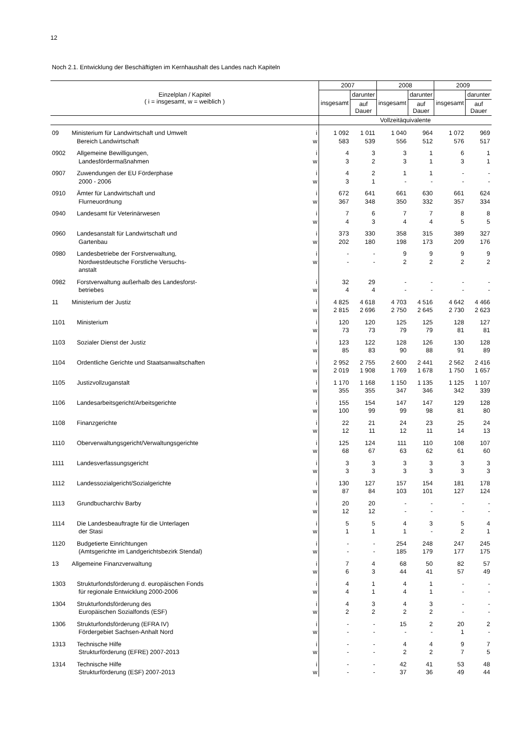12
Noch 2.1. Entwicklung der Beschäftigten im Kernhaushalt des Landes nach Kapiteln
| Einzelplan / Kapitel ( i = insgesamt, w = weiblich ) | | | 2007 | | 2008 | | 2009 | |
| --- | --- | --- | --- | --- | --- | --- | --- | --- |
| | | | insgesamt | darunter | insgesamt | darunter | insgesamt | darunter |
| | | | | auf Dauer | | auf Dauer | | auf Dauer |
| | | | Vollzeitäquivalente | | | | | |
| 09 | Ministerium für Landwirtschaft und Umwelt | i | 1 092 | 1 011 | 1 040 | 964 | 1 072 | 969 |
| | Bereich Landwirtschaft | w | 583 | 539 | 556 | 512 | 576 | 517 |
| 0902 | Allgemeine Bewilligungen, | i | 4 | 3 | 3 | 1 | 6 | 1 |
| | Landesfördermaßnahmen | w | 3 | 2 | 3 | 1 | 3 | 1 |
| 0907 | Zuwendungen der EU Förderphase | i | 4 | 2 | 1 | 1 | - | - |
| | 2000 - 2006 | w | 3 | 1 | - | - | - | - |
| 0910 | Ämter für Landwirtschaft und | i | 672 | 641 | 661 | 630 | 661 | 624 |
| | Flurneuordnung | w | 367 | 348 | 350 | 332 | 357 | 334 |
| 0940 | Landesamt für Veterinärwesen | i | 7 | 6 | 7 | 7 | 8 | 8 |
| | | w | 4 | 3 | 4 | 4 | 5 | 5 |
| 0960 | Landesanstalt für Landwirtschaft und | i | 373 | 330 | 358 | 315 | 389 | 327 |
| | Gartenbau | w | 202 | 180 | 198 | 173 | 209 | 176 |
| 0980 | Landesbetriebe der Forstverwaltung, | i | - | - | 9 | 9 | 9 | 9 |
| | Nordwestdeutsche Forstliche Versuchs- anstalt | w | - | - | 2 | 2 | 2 | 2 |
| 0982 | Forstverwaltung außerhalb des Landesforst- | i | 32 | 29 | - | - | - | - |
| | betriebes | w | 4 | 4 | - | - | - | - |
| 11 | Ministerium der Justiz | i | 4 825 | 4 618 | 4 703 | 4 516 | 4 642 | 4 466 |
| | | w | 2 815 | 2 696 | 2 750 | 2 645 | 2 730 | 2 623 |
| 1101 | Ministerium | i | 120 | 120 | 125 | 125 | 128 | 127 |
| | | w | 73 | 73 | 79 | 79 | 81 | 81 |
| 1103 | Sozialer Dienst der Justiz | i | 123 | 122 | 128 | 126 | 130 | 128 |
| | | w | 85 | 83 | 90 | 88 | 91 | 89 |
| 1104 | Ordentliche Gerichte und Staatsanwaltschaften | i | 2 952 | 2 755 | 2 600 | 2 441 | 2 562 | 2 416 |
| | | w | 2 019 | 1 908 | 1 769 | 1 678 | 1 750 | 1 657 |
| 1105 | Justizvollzuganstalt | i | 1 170 | 1 168 | 1 150 | 1 135 | 1 125 | 1 107 |
| | | w | 355 | 355 | 347 | 346 | 342 | 339 |
| 1106 | Landesarbeitsgericht/Arbeitsgerichte | i | 155 | 154 | 147 | 147 | 129 | 128 |
| | | w | 100 | 99 | 99 | 98 | 81 | 80 |
| 1108 | Finanzgerichte | i | 22 | 21 | 24 | 23 | 25 | 24 |
| | | w | 12 | 11 | 12 | 11 | 14 | 13 |
| 1110 | Oberverwaltungsgericht/Verwaltungsgerichte | i | 125 | 124 | 111 | 110 | 108 | 107 |
| | | w | 68 | 67 | 63 | 62 | 61 | 60 |
| 1111 | Landesverfassungsgericht | i | 3 | 3 | 3 | 3 | 3 | 3 |
| | | w | 3 | 3 | 3 | 3 | 3 | 3 |
| 1112 | Landessozialgericht/Sozialgerichte | i | 130 | 127 | 157 | 154 | 181 | 178 |
| | | w | 87 | 84 | 103 | 101 | 127 | 124 |
| 1113 | Grundbucharchiv Barby | i | 20 | 20 | - | - | - | - |
| | | w | 12 | 12 | - | - | - | - |
| 1114 | Die Landesbeauftragte für die Unterlagen | i | 5 | 5 | 4 | 3 | 5 | 4 |
| | der Stasi | w | 1 | 1 | 1 | - | 2 | 1 |
| 1120 | Budgetierte Einrichtungen | i | - | - | 254 | 248 | 247 | 245 |
| | (Amtsgerichte im Landgerichtsbezirk Stendal) | w | - | - | 185 | 179 | 177 | 175 |
| 13 | Allgemeine Finanzverwaltung | i | 7 | 4 | 68 | 50 | 82 | 57 |
| | | w | 6 | 3 | 44 | 41 | 57 | 49 |
| 1303 | Strukturfondsförderung d. europäischen Fonds | i | 4 | 1 | 4 | 1 | - | - |
| | für regionale Entwicklung 2000-2006 | w | 4 | 1 | 4 | 1 | - | - |
| 1304 | Strukturfondsförderung des | i | 4 | 3 | 4 | 3 | - | - |
| | Europäischen Sozialfonds (ESF) | w | 2 | 2 | 2 | 2 | - | - |
| 1306 | Strukturfondsförderung (EFRA IV) | i | - | - | 15 | 2 | 20 | 2 |
| | Fördergebiet Sachsen-Anhalt Nord | w | - | - | - | - | 1 | - |
| 1313 | Technische Hilfe | i | - | - | 4 | 4 | 9 | 7 |
| | Strukturförderung (EFRE) 2007-2013 | w | - | - | 2 | 2 | 7 | 5 |
| 1314 | Technische Hilfe | i | - | - | 42 | 41 | 53 | 48 |
| | Strukturförderung (ESF) 2007-2013 | w | - | - | 37 | 36 | 49 | 44 |